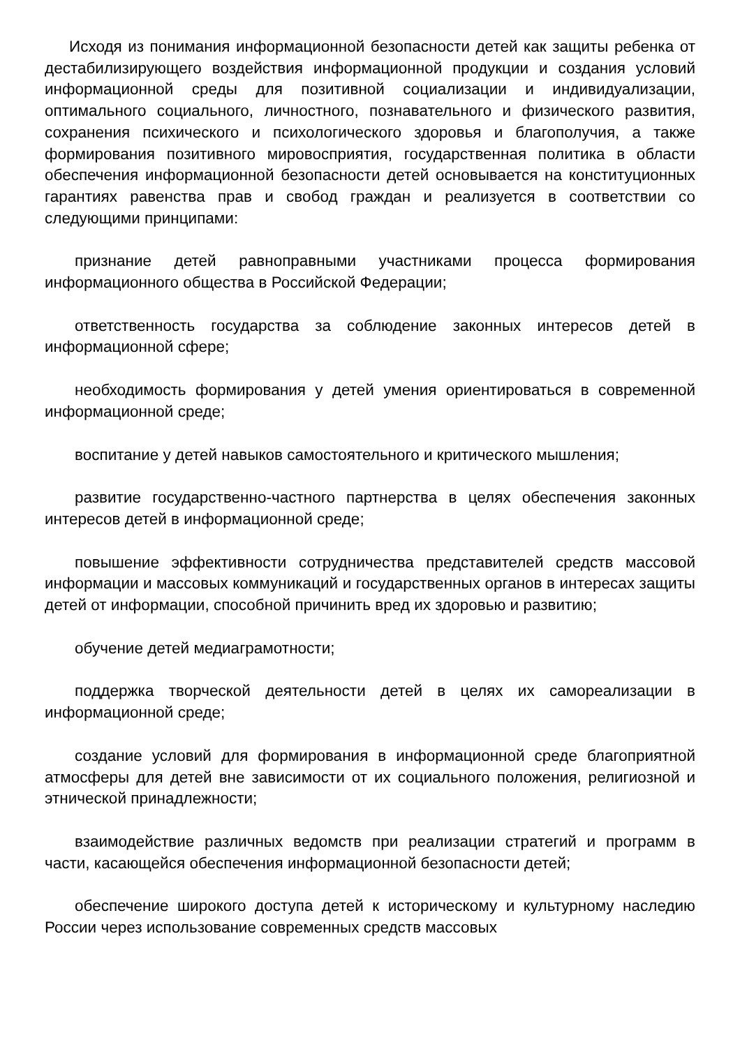Исходя из понимания информационной безопасности детей как защиты ребенка от дестабилизирующего воздействия информационной продукции и создания условий информационной среды для позитивной социализации и индивидуализации, оптимального социального, личностного, познавательного и физического развития, сохранения психического и психологического здоровья и благополучия, а также формирования позитивного мировосприятия, государственная политика в области обеспечения информационной безопасности детей основывается на конституционных гарантиях равенства прав и свобод граждан и реализуется в соответствии со следующими принципами:
признание детей равноправными участниками процесса формирования информационного общества в Российской Федерации;
ответственность государства за соблюдение законных интересов детей в информационной сфере;
необходимость формирования у детей умения ориентироваться в современной информационной среде;
воспитание у детей навыков самостоятельного и критического мышления;
развитие государственно-частного партнерства в целях обеспечения законных интересов детей в информационной среде;
повышение эффективности сотрудничества представителей средств массовой информации и массовых коммуникаций и государственных органов в интересах защиты детей от информации, способной причинить вред их здоровью и развитию;
обучение детей медиаграмотности;
поддержка творческой деятельности детей в целях их самореализации в информационной среде;
создание условий для формирования в информационной среде благоприятной атмосферы для детей вне зависимости от их социального положения, религиозной и этнической принадлежности;
взаимодействие различных ведомств при реализации стратегий и программ в части, касающейся обеспечения информационной безопасности детей;
обеспечение широкого доступа детей к историческому и культурному наследию России через использование современных средств массовых